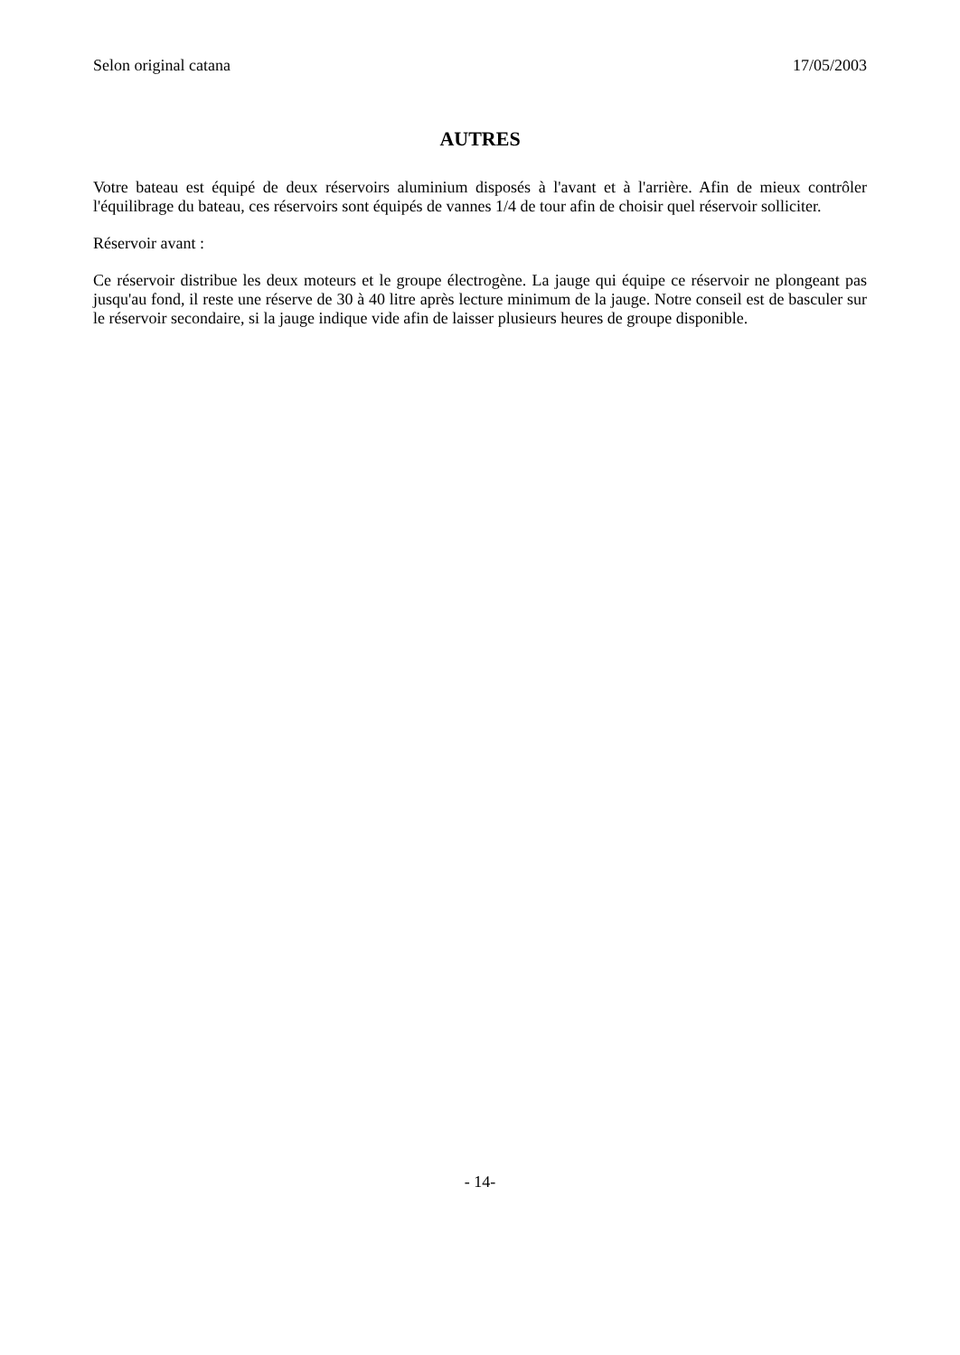Selon original catana 17/05/2003
AUTRES
Votre bateau est équipé de deux réservoirs aluminium disposés à l'avant et à l'arrière. Afin de mieux contrôler l'équilibrage du bateau, ces réservoirs sont équipés de vannes 1/4 de tour afin de choisir quel réservoir solliciter.
Réservoir avant :
Ce réservoir distribue les deux moteurs et le groupe électrogène. La jauge qui équipe ce réservoir ne plongeant pas jusqu'au fond, il reste une réserve de 30 à 40 litre après lecture minimum de la jauge. Notre conseil est de basculer sur le réservoir secondaire, si la jauge indique vide afin de laisser plusieurs heures de groupe disponible.
- 14-